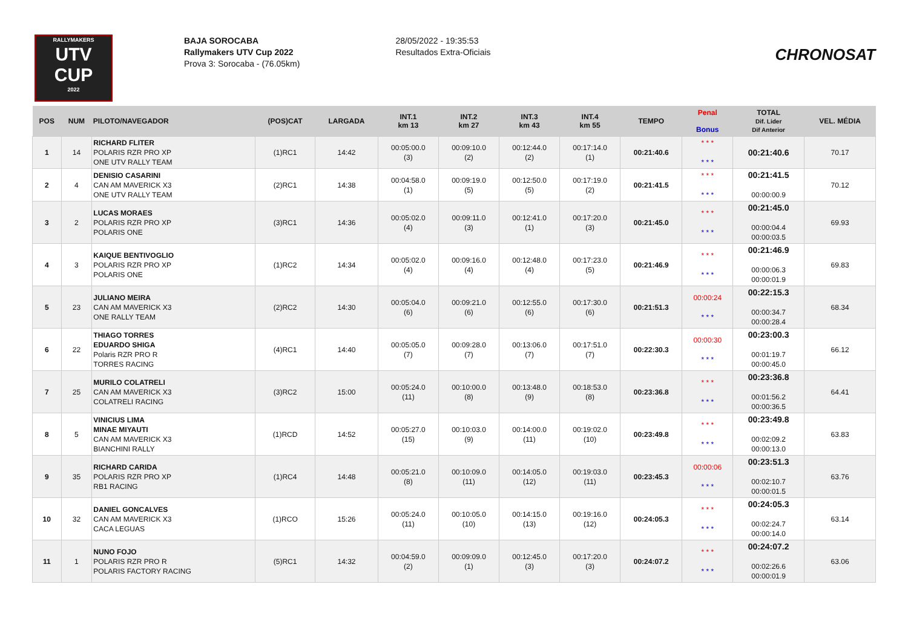RALLYMAKERS
UTV
CUP
2022
BAJA SOROCABA
Rallymakers UTV Cup 2022
Prova 3: Sorocaba - (76.05km)
28/05/2022 - 19:35:53
Resultados Extra-Oficiais
CHRONOSAT
| POS | NUM | PILOTO/NAVEGADOR | (POS)CAT | LARGADA | INT.1 km 13 | INT.2 km 27 | INT.3 km 43 | INT.4 km 55 | TEMPO | Penal Bonus | TOTAL Dif. Lider Dif Anterior | VEL. MÉDIA |
| --- | --- | --- | --- | --- | --- | --- | --- | --- | --- | --- | --- | --- |
| 1 | 14 | RICHARD FLITER POLARIS RZR PRO XP ONE UTV RALLY TEAM | (1)RC1 | 14:42 | 00:05:00.0 (3) | 00:09:10.0 (2) | 00:12:44.0 (2) | 00:17:14.0 (1) | 00:21:40.6 | * * * * * * | 00:21:40.6 | 70.17 |
| 2 | 4 | DENISIO CASARINI CAN AM MAVERICK X3 ONE UTV RALLY TEAM | (2)RC1 | 14:38 | 00:04:58.0 (1) | 00:09:19.0 (5) | 00:12:50.0 (5) | 00:17:19.0 (2) | 00:21:41.5 | * * * * * * | 00:21:41.5 00:00:00.9 | 70.12 |
| 3 | 2 | LUCAS MORAES POLARIS RZR PRO XP POLARIS ONE | (3)RC1 | 14:36 | 00:05:02.0 (4) | 00:09:11.0 (3) | 00:12:41.0 (1) | 00:17:20.0 (3) | 00:21:45.0 | * * * * * * | 00:21:45.0 00:00:04.4 00:00:03.5 | 69.93 |
| 4 | 3 | KAIQUE BENTIVOGLIO POLARIS RZR PRO XP POLARIS ONE | (1)RC2 | 14:34 | 00:05:02.0 (4) | 00:09:16.0 (4) | 00:12:48.0 (4) | 00:17:23.0 (5) | 00:21:46.9 | * * * * * * | 00:21:46.9 00:00:06.3 00:00:01.9 | 69.83 |
| 5 | 23 | JULIANO MEIRA CAN AM MAVERICK X3 ONE RALLY TEAM | (2)RC2 | 14:30 | 00:05:04.0 (6) | 00:09:21.0 (6) | 00:12:55.0 (6) | 00:17:30.0 (6) | 00:21:51.3 | 00:00:24 * * * | 00:22:15.3 00:00:34.7 00:00:28.4 | 68.34 |
| 6 | 22 | THIAGO TORRES EDUARDO SHIGA Polaris RZR PRO R TORRES RACING | (4)RC1 | 14:40 | 00:05:05.0 (7) | 00:09:28.0 (7) | 00:13:06.0 (7) | 00:17:51.0 (7) | 00:22:30.3 | 00:00:30 * * * | 00:23:00.3 00:01:19.7 00:00:45.0 | 66.12 |
| 7 | 25 | MURILO COLATRELI CAN AM MAVERICK X3 COLATRELI RACING | (3)RC2 | 15:00 | 00:05:24.0 (11) | 00:10:00.0 (8) | 00:13:48.0 (9) | 00:18:53.0 (8) | 00:23:36.8 | * * * * * * | 00:23:36.8 00:01:56.2 00:00:36.5 | 64.41 |
| 8 | 5 | VINICIUS LIMA MINAE MIYAUTI CAN AM MAVERICK X3 BIANCHINI RALLY | (1)RCD | 14:52 | 00:05:27.0 (15) | 00:10:03.0 (9) | 00:14:00.0 (11) | 00:19:02.0 (10) | 00:23:49.8 | * * * * * * | 00:23:49.8 00:02:09.2 00:00:13.0 | 63.83 |
| 9 | 35 | RICHARD CARIDA POLARIS RZR PRO XP RB1 RACING | (1)RC4 | 14:48 | 00:05:21.0 (8) | 00:10:09.0 (11) | 00:14:05.0 (12) | 00:19:03.0 (11) | 00:23:45.3 | 00:00:06 * * * | 00:23:51.3 00:02:10.7 00:00:01.5 | 63.76 |
| 10 | 32 | DANIEL GONCALVES CAN AM MAVERICK X3 CACA LEGUAS | (1)RCO | 15:26 | 00:05:24.0 (11) | 00:10:05.0 (10) | 00:14:15.0 (13) | 00:19:16.0 (12) | 00:24:05.3 | * * * * * * | 00:24:05.3 00:02:24.7 00:00:14.0 | 63.14 |
| 11 | 1 | NUNO FOJO POLARIS RZR PRO R POLARIS FACTORY RACING | (5)RC1 | 14:32 | 00:04:59.0 (2) | 00:09:09.0 (1) | 00:12:45.0 (3) | 00:17:20.0 (3) | 00:24:07.2 | * * * * * * | 00:24:07.2 00:02:26.6 00:00:01.9 | 63.06 |